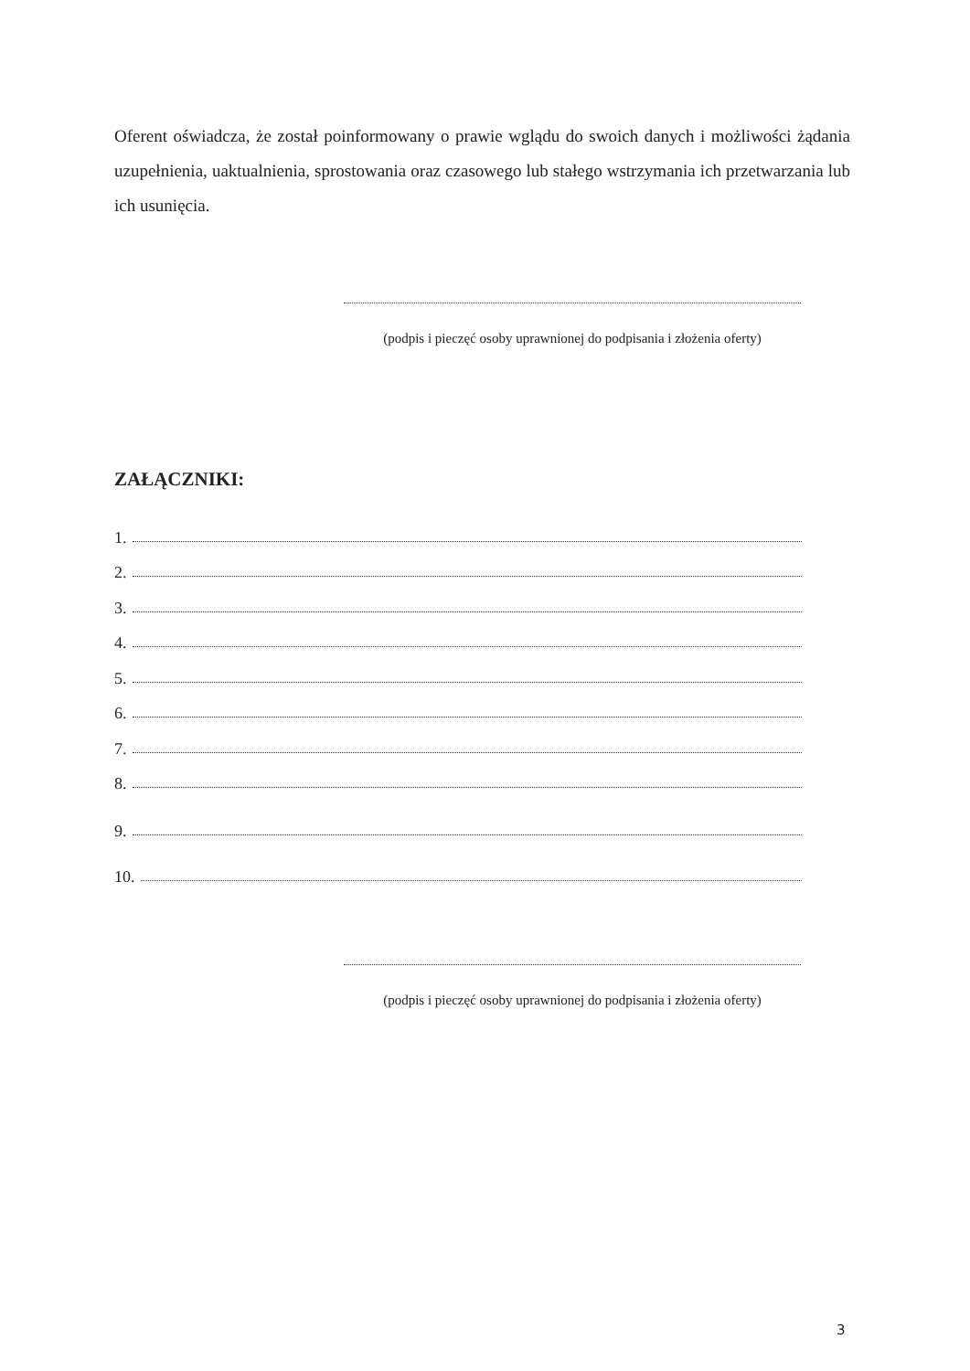Oferent oświadcza, że został poinformowany o prawie wglądu do swoich danych i możliwości żądania uzupełnienia, uaktualnienia, sprostowania oraz czasowego lub stałego wstrzymania ich przetwarzania lub ich usunięcia.
(podpis i pieczęć osoby uprawnionej do podpisania i złożenia oferty)
ZAŁĄCZNIKI:
1.
2.
3.
4.
5.
6.
7.
8.
9.
10.
(podpis i pieczęć osoby uprawnionej do podpisania i złożenia oferty)
3